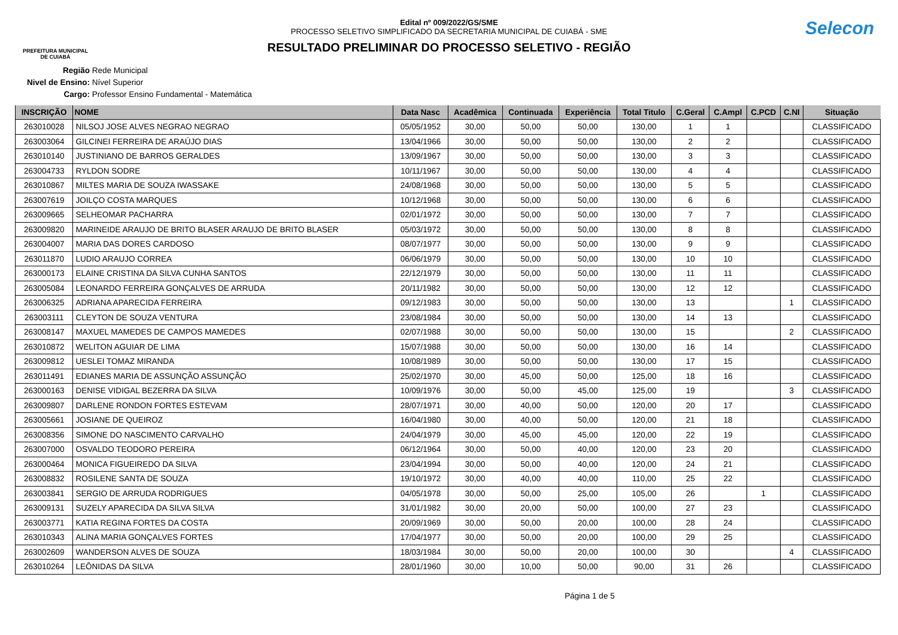PREFEITURA MUNICIPAL
DE CUIABÁ
Edital nº 009/2022/GS/SME
PROCESSO SELETIVO SIMPLIFICADO DA SECRETARIA MUNICIPAL DE CUIABÁ - SME
RESULTADO PRELIMINAR DO PROCESSO SELETIVO - REGIÃO
Selecon
Região Rede Municipal
Nivel de Ensino: Nível Superior
Cargo: Professor Ensino Fundamental - Matemática
| INSCRIÇÃO | NOME | Data Nasc | Acadêmica | Continuada | Experiência | Total Titulo | C.Geral | C.Ampl | C.PCD | C.NI | Situação |
| --- | --- | --- | --- | --- | --- | --- | --- | --- | --- | --- | --- |
| 263010028 | NILSOJ JOSE ALVES NEGRAO NEGRAO | 05/05/1952 | 30,00 | 50,00 | 50,00 | 130,00 | 1 | 1 | | | CLASSIFICADO |
| 263003064 | GILCINEI FERREIRA DE ARAÚJO DIAS | 13/04/1966 | 30,00 | 50,00 | 50,00 | 130,00 | 2 | 2 | | | CLASSIFICADO |
| 263010140 | JUSTINIANO DE BARROS GERALDES | 13/09/1967 | 30,00 | 50,00 | 50,00 | 130,00 | 3 | 3 | | | CLASSIFICADO |
| 263004733 | RYLDON SODRE | 10/11/1967 | 30,00 | 50,00 | 50,00 | 130,00 | 4 | 4 | | | CLASSIFICADO |
| 263010867 | MILTES MARIA DE SOUZA IWASSAKE | 24/08/1968 | 30,00 | 50,00 | 50,00 | 130,00 | 5 | 5 | | | CLASSIFICADO |
| 263007619 | JOILÇO COSTA MARQUES | 10/12/1968 | 30,00 | 50,00 | 50,00 | 130,00 | 6 | 6 | | | CLASSIFICADO |
| 263009665 | SELHEOMAR PACHARRA | 02/01/1972 | 30,00 | 50,00 | 50,00 | 130,00 | 7 | 7 | | | CLASSIFICADO |
| 263009820 | MARINEIDE ARAUJO DE BRITO BLASER ARAUJO DE BRITO BLASER | 05/03/1972 | 30,00 | 50,00 | 50,00 | 130,00 | 8 | 8 | | | CLASSIFICADO |
| 263004007 | MARIA DAS DORES CARDOSO | 08/07/1977 | 30,00 | 50,00 | 50,00 | 130,00 | 9 | 9 | | | CLASSIFICADO |
| 263011870 | LUDIO ARAUJO CORREA | 06/06/1979 | 30,00 | 50,00 | 50,00 | 130,00 | 10 | 10 | | | CLASSIFICADO |
| 263000173 | ELAINE CRISTINA DA SILVA CUNHA SANTOS | 22/12/1979 | 30,00 | 50,00 | 50,00 | 130,00 | 11 | 11 | | | CLASSIFICADO |
| 263005084 | LEONARDO FERREIRA GONÇALVES DE ARRUDA | 20/11/1982 | 30,00 | 50,00 | 50,00 | 130,00 | 12 | 12 | | | CLASSIFICADO |
| 263006325 | ADRIANA APARECIDA FERREIRA | 09/12/1983 | 30,00 | 50,00 | 50,00 | 130,00 | 13 | | | 1 | CLASSIFICADO |
| 263003111 | CLEYTON DE SOUZA VENTURA | 23/08/1984 | 30,00 | 50,00 | 50,00 | 130,00 | 14 | 13 | | | CLASSIFICADO |
| 263008147 | MAXUEL MAMEDES DE CAMPOS MAMEDES | 02/07/1988 | 30,00 | 50,00 | 50,00 | 130,00 | 15 | | | 2 | CLASSIFICADO |
| 263010872 | WELITON AGUIAR DE LIMA | 15/07/1988 | 30,00 | 50,00 | 50,00 | 130,00 | 16 | 14 | | | CLASSIFICADO |
| 263009812 | UESLEI TOMAZ MIRANDA | 10/08/1989 | 30,00 | 50,00 | 50,00 | 130,00 | 17 | 15 | | | CLASSIFICADO |
| 263011491 | EDIANES MARIA DE ASSUNÇÃO ASSUNÇÃO | 25/02/1970 | 30,00 | 45,00 | 50,00 | 125,00 | 18 | 16 | | | CLASSIFICADO |
| 263000163 | DENISE VIDIGAL BEZERRA DA SILVA | 10/09/1976 | 30,00 | 50,00 | 45,00 | 125,00 | 19 | | | 3 | CLASSIFICADO |
| 263009807 | DARLENE RONDON FORTES ESTEVAM | 28/07/1971 | 30,00 | 40,00 | 50,00 | 120,00 | 20 | 17 | | | CLASSIFICADO |
| 263005661 | JOSIANE DE QUEIROZ | 16/04/1980 | 30,00 | 40,00 | 50,00 | 120,00 | 21 | 18 | | | CLASSIFICADO |
| 263008356 | SIMONE DO NASCIMENTO CARVALHO | 24/04/1979 | 30,00 | 45,00 | 45,00 | 120,00 | 22 | 19 | | | CLASSIFICADO |
| 263007000 | OSVALDO TEODORO PEREIRA | 06/12/1964 | 30,00 | 50,00 | 40,00 | 120,00 | 23 | 20 | | | CLASSIFICADO |
| 263000464 | MONICA FIGUEIREDO DA SILVA | 23/04/1994 | 30,00 | 50,00 | 40,00 | 120,00 | 24 | 21 | | | CLASSIFICADO |
| 263008832 | ROSILENE SANTA DE SOUZA | 19/10/1972 | 30,00 | 40,00 | 40,00 | 110,00 | 25 | 22 | | | CLASSIFICADO |
| 263003841 | SERGIO DE ARRUDA RODRIGUES | 04/05/1978 | 30,00 | 50,00 | 25,00 | 105,00 | 26 | | 1 | | CLASSIFICADO |
| 263009131 | SUZELY APARECIDA DA SILVA SILVA | 31/01/1982 | 30,00 | 20,00 | 50,00 | 100,00 | 27 | 23 | | | CLASSIFICADO |
| 263003771 | KATIA REGINA FORTES DA COSTA | 20/09/1969 | 30,00 | 50,00 | 20,00 | 100,00 | 28 | 24 | | | CLASSIFICADO |
| 263010343 | ALINA MARIA GONÇALVES FORTES | 17/04/1977 | 30,00 | 50,00 | 20,00 | 100,00 | 29 | 25 | | | CLASSIFICADO |
| 263002609 | WANDERSON ALVES DE SOUZA | 18/03/1984 | 30,00 | 50,00 | 20,00 | 100,00 | 30 | | | 4 | CLASSIFICADO |
| 263010264 | LEÔNIDAS DA SILVA | 28/01/1960 | 30,00 | 10,00 | 50,00 | 90,00 | 31 | 26 | | | CLASSIFICADO |
Página 1 de 5